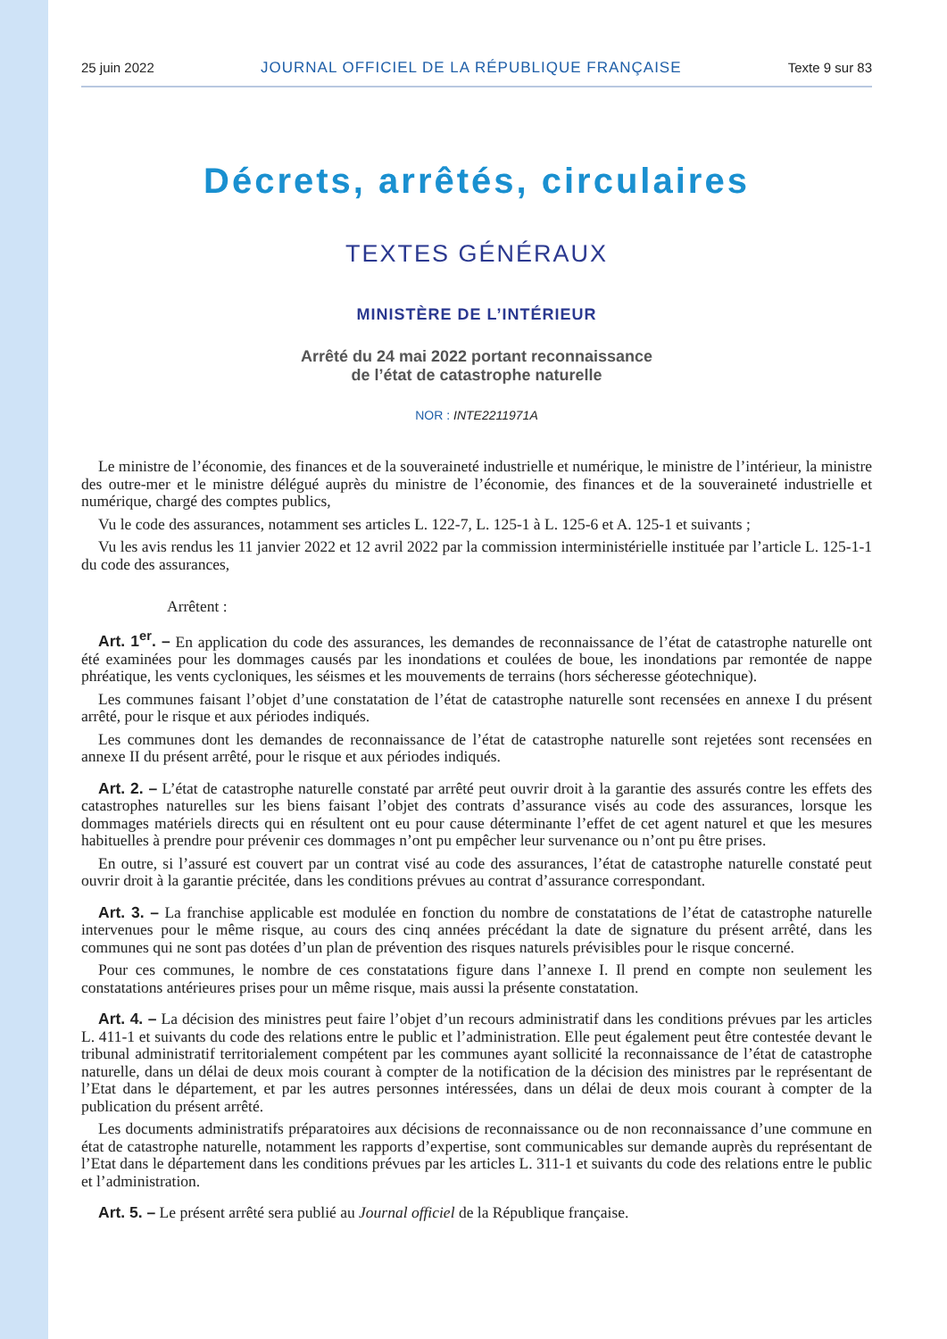25 juin 2022 JOURNAL OFFICIEL DE LA RÉPUBLIQUE FRANÇAISE Texte 9 sur 83
Décrets, arrêtés, circulaires
TEXTES GÉNÉRAUX
MINISTÈRE DE L’INTÉRIEUR
Arrêté du 24 mai 2022 portant reconnaissance
de l’état de catastrophe naturelle
NOR : INTE2211971A
Le ministre de l’économie, des finances et de la souveraineté industrielle et numérique, le ministre de l’intérieur, la ministre des outre-mer et le ministre délégué auprès du ministre de l’économie, des finances et de la souveraineté industrielle et numérique, chargé des comptes publics,
Vu le code des assurances, notamment ses articles L. 122-7, L. 125-1 à L. 125-6 et A. 125-1 et suivants ;
Vu les avis rendus les 11 janvier 2022 et 12 avril 2022 par la commission interministérielle instituée par l’article L. 125-1-1 du code des assurances,
Arrêtent :
Art. 1<sup>er</sup>. – En application du code des assurances, les demandes de reconnaissance de l’état de catastrophe naturelle ont été examinées pour les dommages causés par les inondations et coulées de boue, les inondations par remontée de nappe phréatique, les vents cycloniques, les séismes et les mouvements de terrains (hors sécheresse géotechnique).
Les communes faisant l’objet d’une constatation de l’état de catastrophe naturelle sont recensées en annexe I du présent arrêté, pour le risque et aux périodes indiqués.
Les communes dont les demandes de reconnaissance de l’état de catastrophe naturelle sont rejetées sont recensées en annexe II du présent arrêté, pour le risque et aux périodes indiqués.
Art. 2. – L’état de catastrophe naturelle constaté par arrêté peut ouvrir droit à la garantie des assurés contre les effets des catastrophes naturelles sur les biens faisant l’objet des contrats d’assurance visés au code des assurances, lorsque les dommages matériels directs qui en résultent ont eu pour cause déterminante l’effet de cet agent naturel et que les mesures habituelles à prendre pour prévenir ces dommages n’ont pu empêcher leur survenance ou n’ont pu être prises.
En outre, si l’assuré est couvert par un contrat visé au code des assurances, l’état de catastrophe naturelle constaté peut ouvrir droit à la garantie précitée, dans les conditions prévues au contrat d’assurance correspondant.
Art. 3. – La franchise applicable est modulée en fonction du nombre de constatations de l’état de catastrophe naturelle intervenues pour le même risque, au cours des cinq années précédant la date de signature du présent arrêté, dans les communes qui ne sont pas dotées d’un plan de prévention des risques naturels prévisibles pour le risque concerné.
Pour ces communes, le nombre de ces constatations figure dans l’annexe I. Il prend en compte non seulement les constatations antérieures prises pour un même risque, mais aussi la présente constatation.
Art. 4. – La décision des ministres peut faire l’objet d’un recours administratif dans les conditions prévues par les articles L. 411-1 et suivants du code des relations entre le public et l’administration. Elle peut également peut être contestée devant le tribunal administratif territorialement compétent par les communes ayant sollicité la reconnaissance de l’état de catastrophe naturelle, dans un délai de deux mois courant à compter de la notification de la décision des ministres par le représentant de l’Etat dans le département, et par les autres personnes intéressées, dans un délai de deux mois courant à compter de la publication du présent arrêté.
Les documents administratifs préparatoires aux décisions de reconnaissance ou de non reconnaissance d’une commune en état de catastrophe naturelle, notamment les rapports d’expertise, sont communicables sur demande auprès du représentant de l’Etat dans le département dans les conditions prévues par les articles L. 311-1 et suivants du code des relations entre le public et l’administration.
Art. 5. – Le présent arrêté sera publié au Journal officiel de la République française.